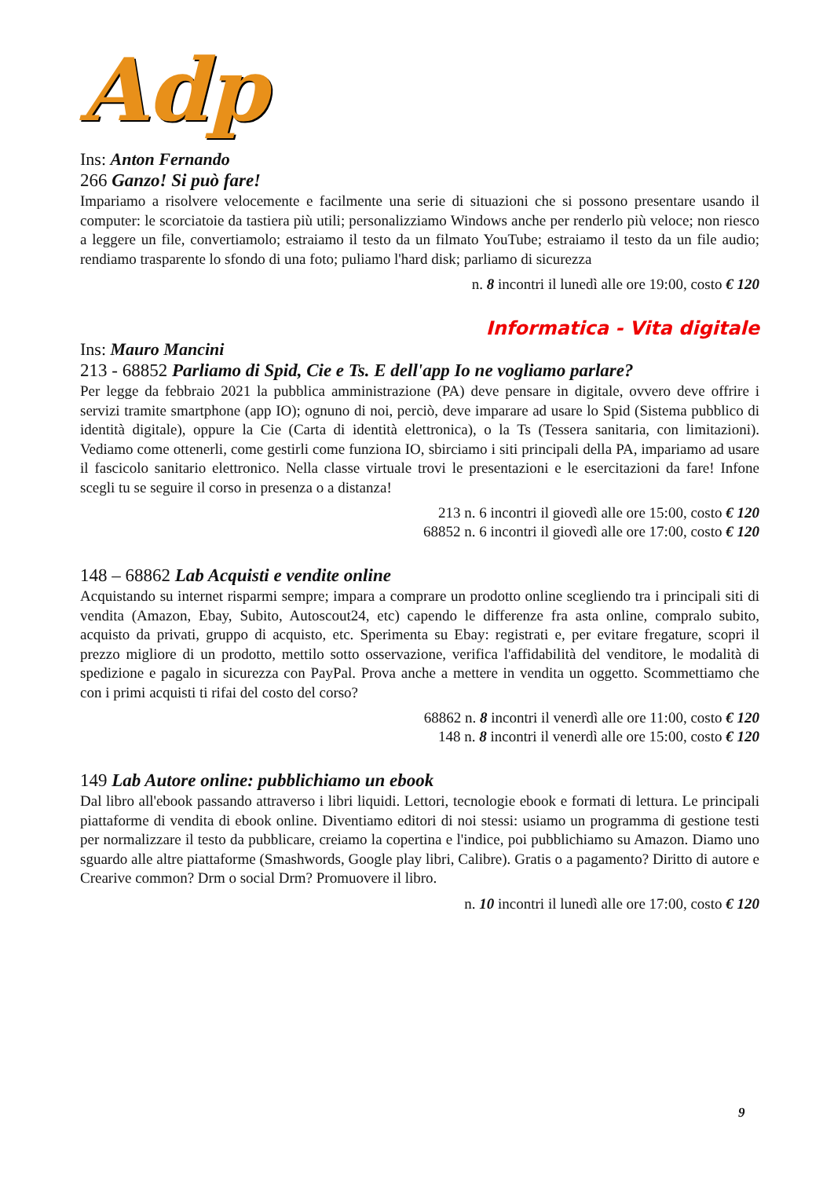Adp
Ins: Anton Fernando
266 Ganzo! Si può fare!
Impariamo a risolvere velocemente e facilmente una serie di situazioni che si possono presentare usando il computer: le scorciatoie da tastiera più utili; personalizziamo Windows anche per renderlo più veloce; non riesco a leggere un file, convertiamolo; estraiamo il testo da un filmato YouTube; estraiamo il testo da un file audio; rendiamo trasparente lo sfondo di una foto; puliamo l'hard disk; parliamo di sicurezza
n. 8 incontri il lunedì alle ore 19:00, costo € 120
Informatica - Vita digitale
Ins: Mauro Mancini
213 - 68852 Parliamo di Spid, Cie e Ts. E dell'app Io ne vogliamo parlare?
Per legge da febbraio 2021 la pubblica amministrazione (PA) deve pensare in digitale, ovvero deve offrire i servizi tramite smartphone (app IO); ognuno di noi, perciò, deve imparare ad usare lo Spid (Sistema pubblico di identità digitale), oppure la Cie (Carta di identità elettronica), o la Ts (Tessera sanitaria, con limitazioni). Vediamo come ottenerli, come gestirli come funziona IO, sbirciamo i siti principali della PA, impariamo ad usare il fascicolo sanitario elettronico. Nella classe virtuale trovi le presentazioni e le esercitazioni da fare! Infone scegli tu se seguire il corso in presenza o a distanza!
213 n. 6 incontri il giovedì alle ore 15:00, costo € 120
68852 n. 6 incontri il giovedì alle ore 17:00, costo € 120
148 – 68862 Lab Acquisti e vendite online
Acquistando su internet risparmi sempre; impara a comprare un prodotto online scegliendo tra i principali siti di vendita (Amazon, Ebay, Subito, Autoscout24, etc) capendo le differenze fra asta online, compralo subito, acquisto da privati, gruppo di acquisto, etc. Sperimenta su Ebay: registrati e, per evitare fregature, scopri il prezzo migliore di un prodotto, mettilo sotto osservazione, verifica l'affidabilità del venditore, le modalità di spedizione e pagalo in sicurezza con PayPal. Prova anche a mettere in vendita un oggetto. Scommettiamo che con i primi acquisti ti rifai del costo del corso?
68862 n. 8 incontri il venerdì alle ore 11:00, costo € 120
148 n. 8 incontri il venerdì alle ore 15:00, costo € 120
149 Lab Autore online: pubblichiamo un ebook
Dal libro all'ebook passando attraverso i libri liquidi. Lettori, tecnologie ebook e formati di lettura. Le principali piattaforme di vendita di ebook online. Diventiamo editori di noi stessi: usiamo un programma di gestione testi per normalizzare il testo da pubblicare, creiamo la copertina e l'indice, poi pubblichiamo su Amazon. Diamo uno sguardo alle altre piattaforme (Smashwords, Google play libri, Calibre). Gratis o a pagamento? Diritto di autore e Crearive common? Drm o social Drm? Promuovere il libro.
n. 10 incontri il lunedì alle ore 17:00, costo € 120
9